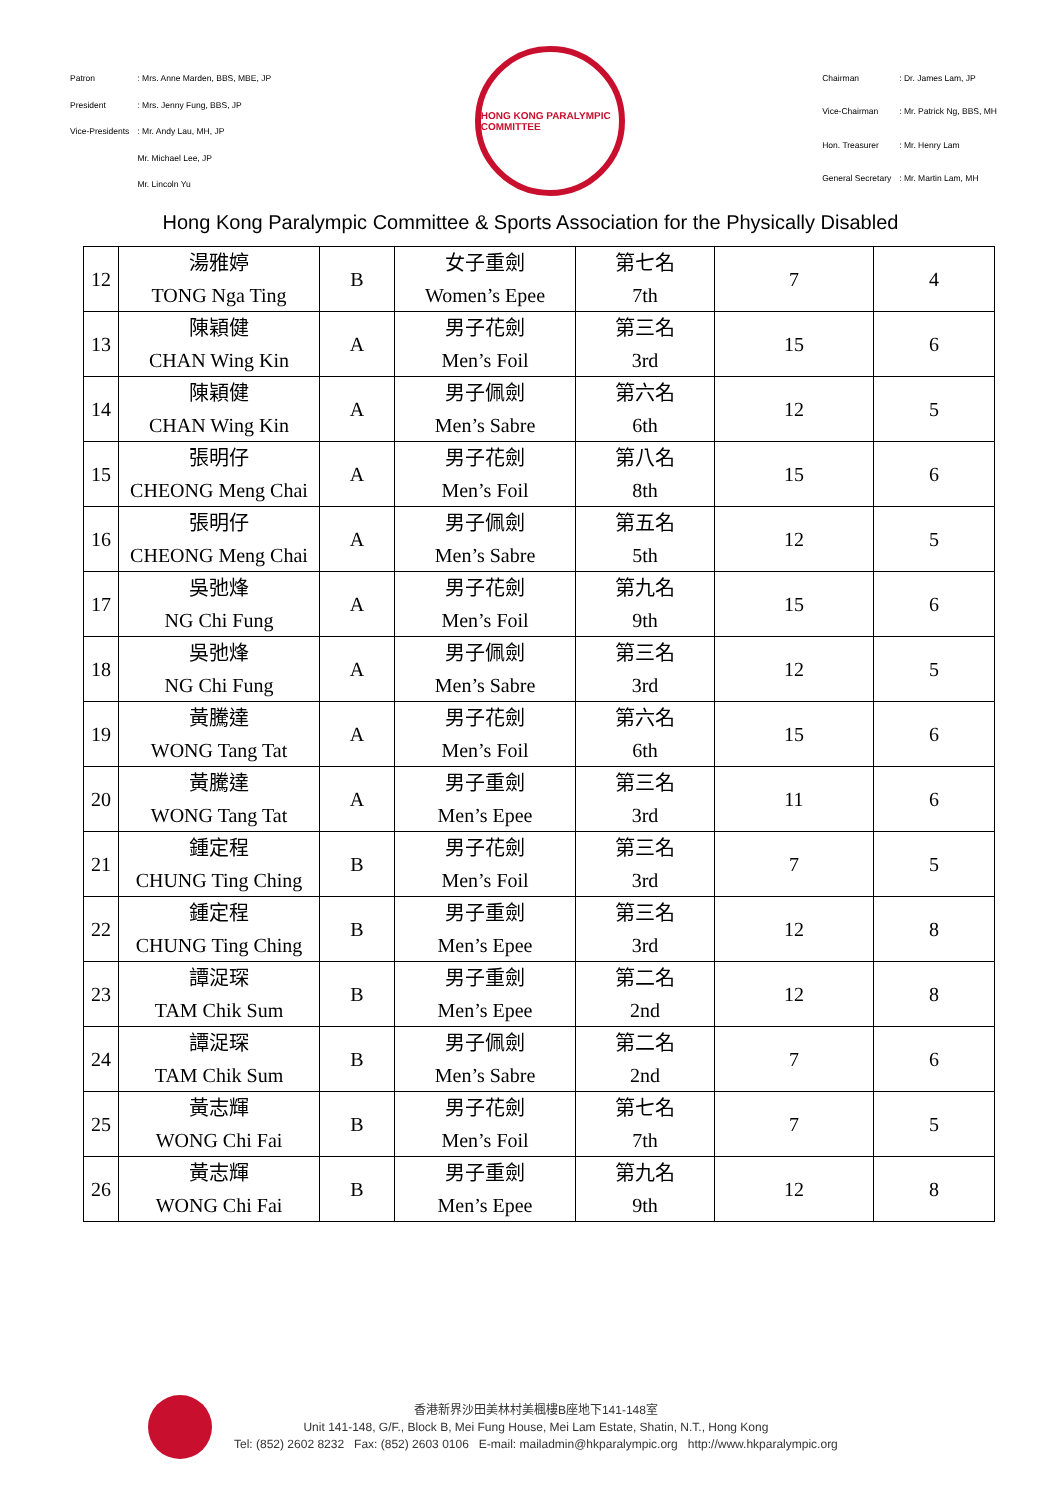| Patron | : Mrs. Anne Marden, BBS, MBE, JP |
| President | : Mrs. Jenny Fung, BBS, JP |
| Vice-Presidents | : Mr. Andy Lau, MH, JP |
| | Mr. Michael Lee, JP |
| | Mr. Lincoln Yu |
HONG KONG PARALYMPIC COMMITTEE
| Chairman | : Dr. James Lam, JP |
| Vice-Chairman | : Mr. Patrick Ng, BBS, MH |
| Hon. Treasurer | : Mr. Henry Lam |
| General Secretary | : Mr. Martin Lam, MH |
Hong Kong Paralympic Committee & Sports Association for the Physically Disabled
| 12 | 湯雅婷 TONG Nga Ting | B | 女子重劍 Women’s Epee | 第七名 7th | 7 | 4 |
| 13 | 陳穎健 CHAN Wing Kin | A | 男子花劍 Men’s Foil | 第三名 3rd | 15 | 6 |
| 14 | 陳穎健 CHAN Wing Kin | A | 男子佩劍 Men’s Sabre | 第六名 6th | 12 | 5 |
| 15 | 張明仔 CHEONG Meng Chai | A | 男子花劍 Men’s Foil | 第八名 8th | 15 | 6 |
| 16 | 張明仔 CHEONG Meng Chai | A | 男子佩劍 Men’s Sabre | 第五名 5th | 12 | 5 |
| 17 | 吳弛烽 NG Chi Fung | A | 男子花劍 Men’s Foil | 第九名 9th | 15 | 6 |
| 18 | 吳弛烽 NG Chi Fung | A | 男子佩劍 Men’s Sabre | 第三名 3rd | 12 | 5 |
| 19 | 黃騰達 WONG Tang Tat | A | 男子花劍 Men’s Foil | 第六名 6th | 15 | 6 |
| 20 | 黃騰達 WONG Tang Tat | A | 男子重劍 Men’s Epee | 第三名 3rd | 11 | 6 |
| 21 | 鍾定程 CHUNG Ting Ching | B | 男子花劍 Men’s Foil | 第三名 3rd | 7 | 5 |
| 22 | 鍾定程 CHUNG Ting Ching | B | 男子重劍 Men’s Epee | 第三名 3rd | 12 | 8 |
| 23 | 譚浞琛 TAM Chik Sum | B | 男子重劍 Men’s Epee | 第二名 2nd | 12 | 8 |
| 24 | 譚浞琛 TAM Chik Sum | B | 男子佩劍 Men’s Sabre | 第二名 2nd | 7 | 6 |
| 25 | 黃志輝 WONG Chi Fai | B | 男子花劍 Men’s Foil | 第七名 7th | 7 | 5 |
| 26 | 黃志輝 WONG Chi Fai | B | 男子重劍 Men’s Epee | 第九名 9th | 12 | 8 |
香港新界沙田美林村美楓樓B座地下141-148室
Unit 141-148, G/F., Block B, Mei Fung House, Mei Lam Estate, Shatin, N.T., Hong Kong
Tel: (852) 2602 8232 Fax: (852) 2603 0106 E-mail: mailadmin@hkparalympic.org http://www.hkparalympic.org